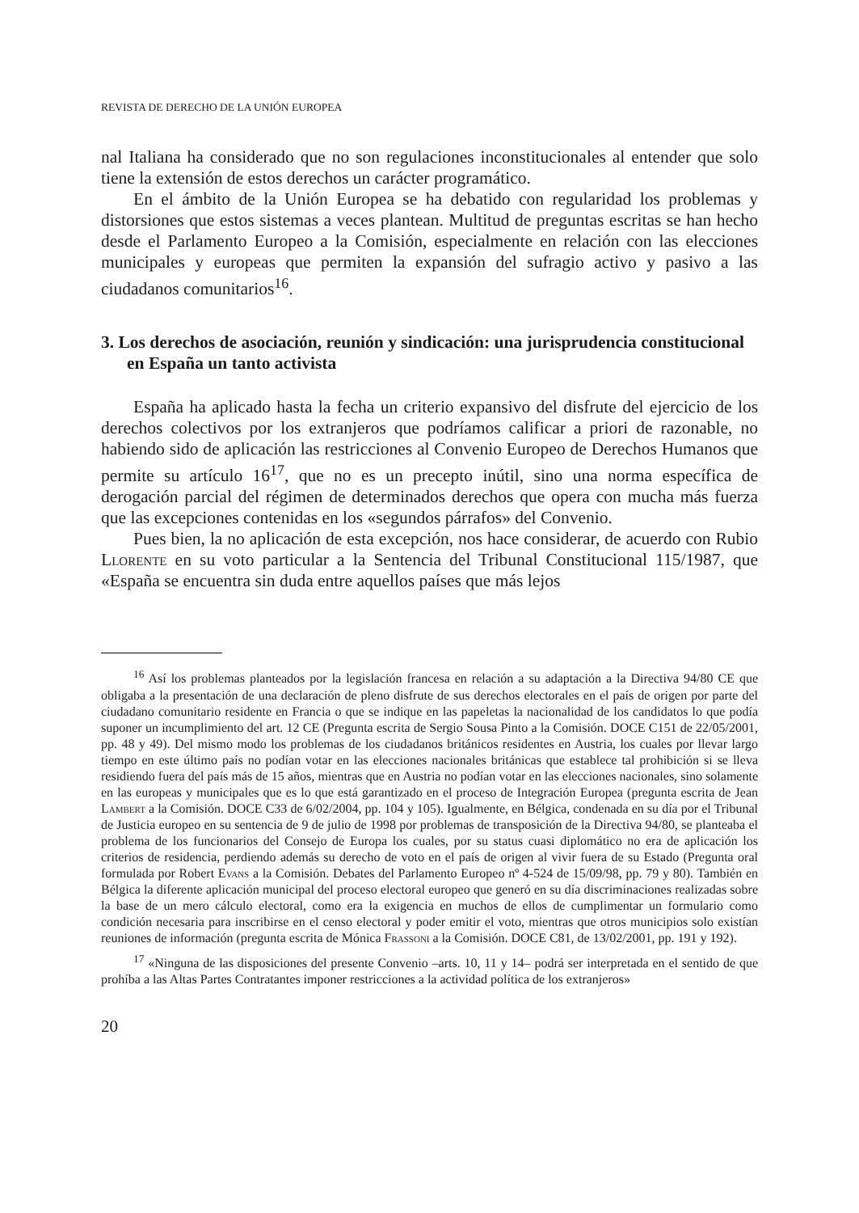REVISTA DE DERECHO DE LA UNIÓN EUROPEA
nal Italiana ha considerado que no son regulaciones inconstitucionales al entender que solo tiene la extensión de estos derechos un carácter programático.
En el ámbito de la Unión Europea se ha debatido con regularidad los problemas y distorsiones que estos sistemas a veces plantean. Multitud de preguntas escritas se han hecho desde el Parlamento Europeo a la Comisión, especialmente en relación con las elecciones municipales y europeas que permiten la expansión del sufragio activo y pasivo a las ciudadanos comunitarios<sup>16</sup>.
3. Los derechos de asociación, reunión y sindicación: una jurisprudencia constitucional en España un tanto activista
España ha aplicado hasta la fecha un criterio expansivo del disfrute del ejercicio de los derechos colectivos por los extranjeros que podríamos calificar a priori de razonable, no habiendo sido de aplicación las restricciones al Convenio Europeo de Derechos Humanos que permite su artículo 16<sup>17</sup>, que no es un precepto inútil, sino una norma específica de derogación parcial del régimen de determinados derechos que opera con mucha más fuerza que las excepciones contenidas en los «segundos párrafos» del Convenio.
Pues bien, la no aplicación de esta excepción, nos hace considerar, de acuerdo con Rubio Llorente en su voto particular a la Sentencia del Tribunal Constitucional 115/1987, que «España se encuentra sin duda entre aquellos países que más lejos
<sup>16</sup> Así los problemas planteados por la legislación francesa en relación a su adaptación a la Directiva 94/80 CE que obligaba a la presentación de una declaración de pleno disfrute de sus derechos electorales en el país de origen por parte del ciudadano comunitario residente en Francia o que se indique en las papeletas la nacionalidad de los candidatos lo que podía suponer un incumplimiento del art. 12 CE (Pregunta escrita de Sergio Sousa Pinto a la Comisión. DOCE C151 de 22/05/2001, pp. 48 y 49). Del mismo modo los problemas de los ciudadanos británicos residentes en Austria, los cuales por llevar largo tiempo en este último país no podían votar en las elecciones nacionales británicas que establece tal prohibición si se lleva residiendo fuera del país más de 15 años, mientras que en Austria no podían votar en las elecciones nacionales, sino solamente en las europeas y municipales que es lo que está garantizado en el proceso de Integración Europea (pregunta escrita de Jean Lambert a la Comisión. DOCE C33 de 6/02/2004, pp. 104 y 105). Igualmente, en Bélgica, condenada en su día por el Tribunal de Justicia europeo en su sentencia de 9 de julio de 1998 por problemas de transposición de la Directiva 94/80, se planteaba el problema de los funcionarios del Consejo de Europa los cuales, por su status cuasi diplomático no era de aplicación los criterios de residencia, perdiendo además su derecho de voto en el país de origen al vivir fuera de su Estado (Pregunta oral formulada por Robert Evans a la Comisión. Debates del Parlamento Europeo nº 4-524 de 15/09/98, pp. 79 y 80). También en Bélgica la diferente aplicación municipal del proceso electoral europeo que generó en su día discriminaciones realizadas sobre la base de un mero cálculo electoral, como era la exigencia en muchos de ellos de cumplimentar un formulario como condición necesaria para inscribirse en el censo electoral y poder emitir el voto, mientras que otros municipios solo existían reuniones de información (pregunta escrita de Mónica Frassoni a la Comisión. DOCE C81, de 13/02/2001, pp. 191 y 192).
<sup>17</sup> «Ninguna de las disposiciones del presente Convenio –arts. 10, 11 y 14– podrá ser interpretada en el sentido de que prohíba a las Altas Partes Contratantes imponer restricciones a la actividad política de los extranjeros»
20